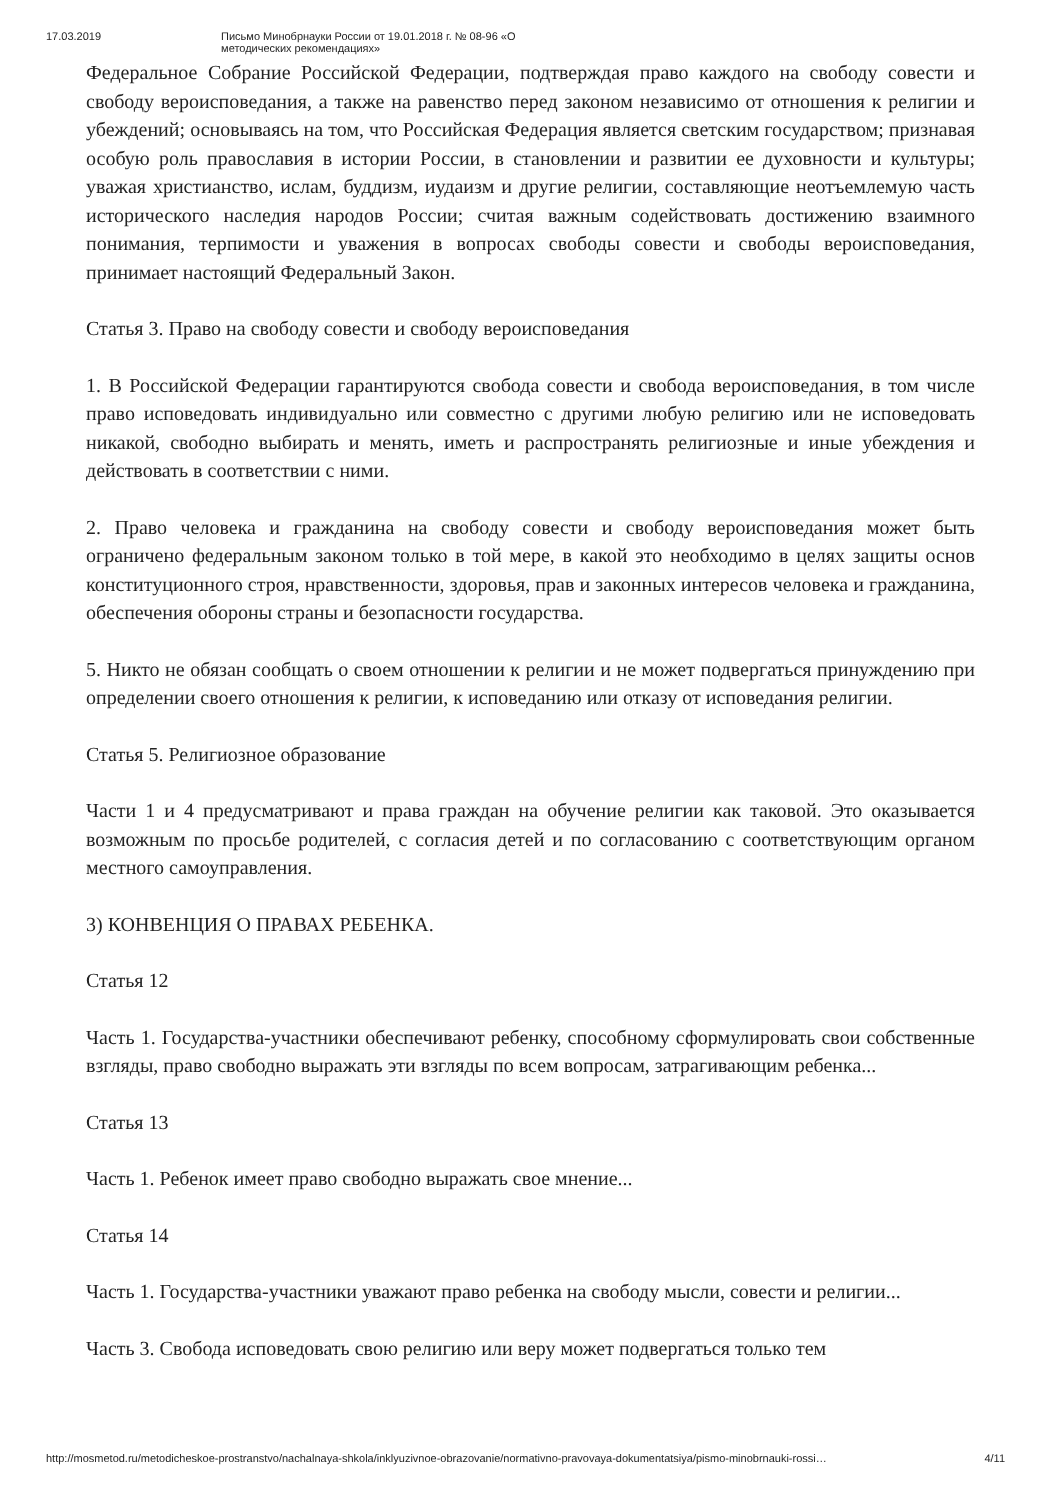17.03.2019 Письмо Минобрнауки России от 19.01.2018 г. № 08-96 «О методических рекомендациях»
Федеральное Собрание Российской Федерации, подтверждая право каждого на свободу совести и свободу вероисповедания, а также на равенство перед законом независимо от отношения к религии и убеждений; основываясь на том, что Российская Федерация является светским государством; признавая особую роль православия в истории России, в становлении и развитии ее духовности и культуры; уважая христианство, ислам, буддизм, иудаизм и другие религии, составляющие неотъемлемую часть исторического наследия народов России; считая важным содействовать достижению взаимного понимания, терпимости и уважения в вопросах свободы совести и свободы вероисповедания, принимает настоящий Федеральный Закон.
Статья 3. Право на свободу совести и свободу вероисповедания
1. В Российской Федерации гарантируются свобода совести и свобода вероисповедания, в том числе право исповедовать индивидуально или совместно с другими любую религию или не исповедовать никакой, свободно выбирать и менять, иметь и распространять религиозные и иные убеждения и действовать в соответствии с ними.
2. Право человека и гражданина на свободу совести и свободу вероисповедания может быть ограничено федеральным законом только в той мере, в какой это необходимо в целях защиты основ конституционного строя, нравственности, здоровья, прав и законных интересов человека и гражданина, обеспечения обороны страны и безопасности государства.
5. Никто не обязан сообщать о своем отношении к религии и не может подвергаться принуждению при определении своего отношения к религии, к исповеданию или отказу от исповедания религии.
Статья 5. Религиозное образование
Части 1 и 4 предусматривают и права граждан на обучение религии как таковой. Это оказывается возможным по просьбе родителей, с согласия детей и по согласованию с соответствующим органом местного самоуправления.
3) КОНВЕНЦИЯ О ПРАВАХ РЕБЕНКА.
Статья 12
Часть 1. Государства-участники обеспечивают ребенку, способному сформулировать свои собственные взгляды, право свободно выражать эти взгляды по всем вопросам, затрагивающим ребенка...
Статья 13
Часть 1. Ребенок имеет право свободно выражать свое мнение...
Статья 14
Часть 1. Государства-участники уважают право ребенка на свободу мысли, совести и религии...
Часть 3. Свобода исповедовать свою религию или веру может подвергаться только тем
http://mosmetod.ru/metodicheskoe-prostranstvo/nachalnaya-shkola/inklyuzivnoe-obrazovanie/normativno-pravovaya-dokumentatsiya/pismo-minobrnauki-rossi… 4/11